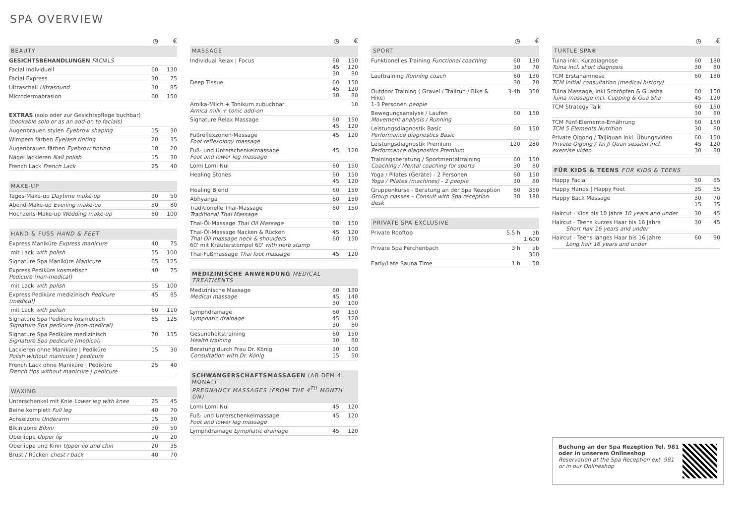SPA OVERVIEW
| | ◷ | € |
| BEAUTY | | |
| GESICHTSBEHANDLUNGEN FACIALS | | |
| Facial Individuell | 60 | 130 |
| Facial Express | 30 | 75 |
| Ultraschall Ultrasound | 30 | 85 |
| Microdermabrasion | 60 | 150 |
| EXTRAS (solo oder zur Gesichtspflege buchbar) (bookable solo or as an add-on to facials) | | |
| Augenbrauen stylen Eyebrow shaping | 15 | 30 |
| Wimpern färben Eyelash tinting | 20 | 35 |
| Augenbrauen färben Eyebrow tinting | 10 | 20 |
| Nägel lackieren Nail polish | 15 | 30 |
| French Lack French Lack | 25 | 40 |
| MAKE-UP | | |
| --- | --- | --- |
| Tages-Make-up Daytime make-up | 30 | 50 |
| Abend-Make-up Evening make-up | 50 | 80 |
| Hochzeits-Make-up Wedding make-up | 60 | 100 |
| HAND & FUSS HAND & FEET | | |
| --- | --- | --- |
| Express Maniküre Express manicure | 40 | 75 |
| mit Lack with polish | 55 | 100 |
| Signature Spa Maniküre Manicure | 65 | 125 |
| Express Pediküre kosmetisch Pedicure (non-medical) | 40 | 75 |
| mit Lack with polish | 55 | 100 |
| Express Pediküre medizinisch Pedicure (medical) | 45 | 85 |
| mit Lack with polish | 60 | 110 |
| Signature Spa Pediküre kosmetisch Signature Spa pedicure (non-medical) | 65 | 125 |
| Signature Spa Pediküre medizinisch Signature Spa pedicure (medical) | 70 | 135 |
| Lackieren ohne Maniküre / Pediküre Polish without manicure / pedicure | 15 | 30 |
| French Lack ohne Maniküre / Pediküre French tips without manicure / pedicure | 25 | 40 |
| WAXING | | |
| --- | --- | --- |
| Unterschenkel mit Knie Lower leg with knee | 25 | 45 |
| Beine komplett Full leg | 40 | 70 |
| Achselzone Underarm | 15 | 30 |
| Bikinizone Bikini | 30 | 50 |
| Oberlippe Upper lip | 10 | 20 |
| Oberlippe und Kinn Upper lip and chin | 20 | 35 |
| Brust / Rücken chest / back | 40 | 70 |
| | ◷ | € |
| MASSAGE | | |
| Individual Relax / Focus | 60 45 30 | 150 120 80 |
| Deep Tissue | 60 45 30 | 150 120 80 |
| Arnika-Milch + Tonikum zubuchbar Arnica milk + tonic add-on | | 10 |
| Signature Relax Massage | 60 45 | 150 120 |
| Fußreflexzonen-Massage Foot reflexology massage | 45 | 120 |
| Fuß- und Unterschenkelmassage Foot and lower leg massage | 45 | 120 |
| Lomi Lomi Nui | 60 | 150 |
| Healing Stones | 60 45 | 150 120 |
| Healing Blend | 60 | 150 |
| Abhyanga | 60 | 150 |
| Traditionelle Thai-Massage Traditional Thai Massage | 60 | 150 |
| Thai-Öl-Massage Thai Oil Massage | 60 | 150 |
| Thai-Öl-Massage Nacken & Rücken Thai Oil massage neck & shoulders 60' mit Kräuterstempel 60' with herb stamp | 45 60 | 120 150 |
| Thai-Fußmassage Thai foot massage | 45 | 120 |
| MEDIZINISCHE ANWENDUNG MEDICAL TREATMENTS | | |
| --- | --- | --- |
| Medizinische Massage Medical massage | 60 45 30 | 180 140 100 |
| Lymphdrainage Lymphatic drainage | 60 45 30 | 150 120 80 |
| Gesundheitstraining Health training | 60 30 | 150 80 |
| Beratung durch Frau Dr. König Consultation with Dr. König | 30 15 | 100 50 |
| SCHWANGERSCHAFTSMASSAGEN (AB DEM 4. MONAT) PREGNANCY MASSAGES (FROM THE 4<sup>TH</sup> MONTH ON) | | |
| --- | --- | --- |
| Lomi Lomi Nui | 45 | 120 |
| Fuß- und Unterschenkelmassage Foot and lower leg massage | 45 | 120 |
| Lymphdrainage Lymphatic drainage | 45 | 120 |
| | ◷ | € |
| SPORT | | |
| Funktionelles Training Functional coaching | 60 30 | 130 70 |
| Lauftraining Running coach | 60 30 | 130 70 |
| Outdoor Training ( Gravel / Trailrun / Bike & Hike) 1-3 Personen people | 3-4h | 350 |
| Bewegungsanalyse / Laufen Movement analysis / Running | 60 | 150 |
| Leistungsdiagnostik Basic Performance diagnostics Basic | 60 | 150 |
| Leistungsdiagnostik Premium Performance diagnostics Premium | 120 | 280 |
| Trainingsberatung / Sportmentaltraining Coaching / Mental coaching for sports | 60 30 | 150 80 |
| Yoga / Pilates (Geräte) - 2 Personen Yoga / Pilates (machines) - 2 people | 60 30 | 150 80 |
| Gruppenkurse - Beratung an der Spa Rezeption Group classes – Consult with Spa reception desk | 60 30 | 350 180 |
| PRIVATE SPA EXCLUSIVE | | |
| --- | --- | --- |
| Private Rooftop | 5.5 h | ab 1.600 |
| Private Spa Ferchenbach | 3 h | ab 300 |
| Early/Late Sauna Time | 1 h | 50 |
| | ◷ | € |
| TURTLE SPA® | | |
| Tuina inkl. Kurzdiagnose Tuina incl. short diagnosis | 60 30 | 180 80 |
| TCM Erstanamnese TCM Initial consultation (medical history) | 60 | 180 |
| Tuina Massage, inkl Schröpfen & Guasha Tuina massage incl. Cupping & Gua Sha | 60 45 | 150 120 |
| TCM Strategy Talk | 60 30 | 150 80 |
| TCM Fünf-Elemente-Ernährung TCM 5 Elements Nutrition | 60 30 | 150 80 |
| Private Qigong / Taijiquan inkl. Übungsvideo Private Qigong / Tai Ji Quan session incl. exercise video | 60 45 30 | 150 120 80 |
| FÜR KIDS & TEENS FOR KIDS & TEENS | | |
| --- | --- | --- |
| Happy Facial | 50 | 85 |
| Happy Hands / Happy Feet | 35 | 55 |
| Happy Back Massage | 30 15 | 70 35 |
| Haircut - Kids bis 10 Jahre 10 years and under | 30 | 45 |
| Haircut - Teens kurzes Haar bis 16 Jahre Short hair 16 years and under | 30 | 45 |
| Haircut - Teens langes Haar bis 16 Jahre Long hair 16 years and under | 60 | 90 |
Buchung an der Spa Rezeption Tel. 981
oder in unserem Onlineshop
Reservation at the Spa Reception ext. 981
or in our Onlineshop